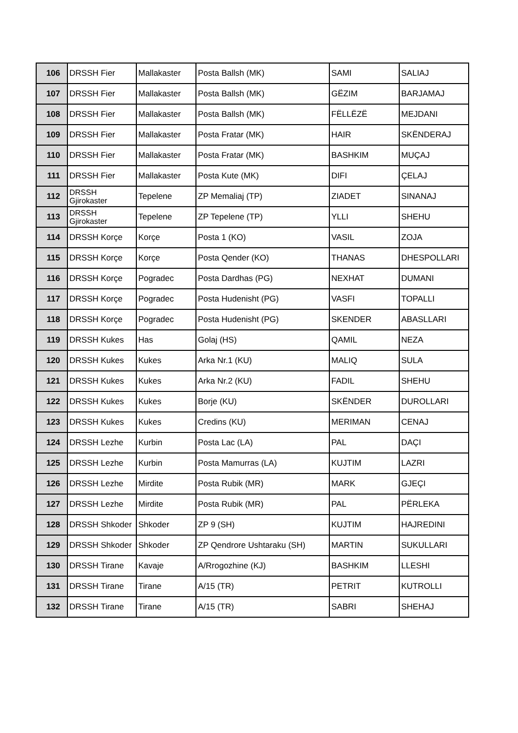| 106 | DRSSH Fier | Mallakaster | Posta Ballsh (MK) | SAMI | SALIAJ |
| 107 | DRSSH Fier | Mallakaster | Posta Ballsh (MK) | GËZIM | BARJAMAJ |
| 108 | DRSSH Fier | Mallakaster | Posta Ballsh (MK) | FËLLËZË | MEJDANI |
| 109 | DRSSH Fier | Mallakaster | Posta Fratar (MK) | HAIR | SKËNDERAJ |
| 110 | DRSSH Fier | Mallakaster | Posta Fratar (MK) | BASHKIM | MUÇAJ |
| 111 | DRSSH Fier | Mallakaster | Posta Kute (MK) | DIFI | ÇELAJ |
| 112 | DRSSH Gjirokaster | Tepelene | ZP Memaliaj (TP) | ZIADET | SINANAJ |
| 113 | DRSSH Gjirokaster | Tepelene | ZP Tepelene (TP) | YLLI | SHEHU |
| 114 | DRSSH Korçe | Korçe | Posta 1 (KO) | VASIL | ZOJA |
| 115 | DRSSH Korçe | Korçe | Posta Qender (KO) | THANAS | DHESPOLLARI |
| 116 | DRSSH Korçe | Pogradec | Posta Dardhas (PG) | NEXHAT | DUMANI |
| 117 | DRSSH Korçe | Pogradec | Posta Hudenisht (PG) | VASFI | TOPALLI |
| 118 | DRSSH Korçe | Pogradec | Posta Hudenisht (PG) | SKENDER | ABASLLARI |
| 119 | DRSSH Kukes | Has | Golaj (HS) | QAMIL | NEZA |
| 120 | DRSSH Kukes | Kukes | Arka Nr.1 (KU) | MALIQ | SULA |
| 121 | DRSSH Kukes | Kukes | Arka Nr.2 (KU) | FADIL | SHEHU |
| 122 | DRSSH Kukes | Kukes | Borje (KU) | SKËNDER | DUROLLARI |
| 123 | DRSSH Kukes | Kukes | Credins (KU) | MERIMAN | CENAJ |
| 124 | DRSSH Lezhe | Kurbin | Posta Lac (LA) | PAL | DAÇI |
| 125 | DRSSH Lezhe | Kurbin | Posta Mamurras (LA) | KUJTIM | LAZRI |
| 126 | DRSSH Lezhe | Mirdite | Posta Rubik (MR) | MARK | GJEÇI |
| 127 | DRSSH Lezhe | Mirdite | Posta Rubik (MR) | PAL | PËRLEKA |
| 128 | DRSSH Shkoder | Shkoder | ZP 9 (SH) | KUJTIM | HAJREDINI |
| 129 | DRSSH Shkoder | Shkoder | ZP Qendrore Ushtaraku (SH) | MARTIN | SUKULLARI |
| 130 | DRSSH Tirane | Kavaje | A/Rrogozhine (KJ) | BASHKIM | LLESHI |
| 131 | DRSSH Tirane | Tirane | A/15 (TR) | PETRIT | KUTROLLI |
| 132 | DRSSH Tirane | Tirane | A/15 (TR) | SABRI | SHEHAJ |